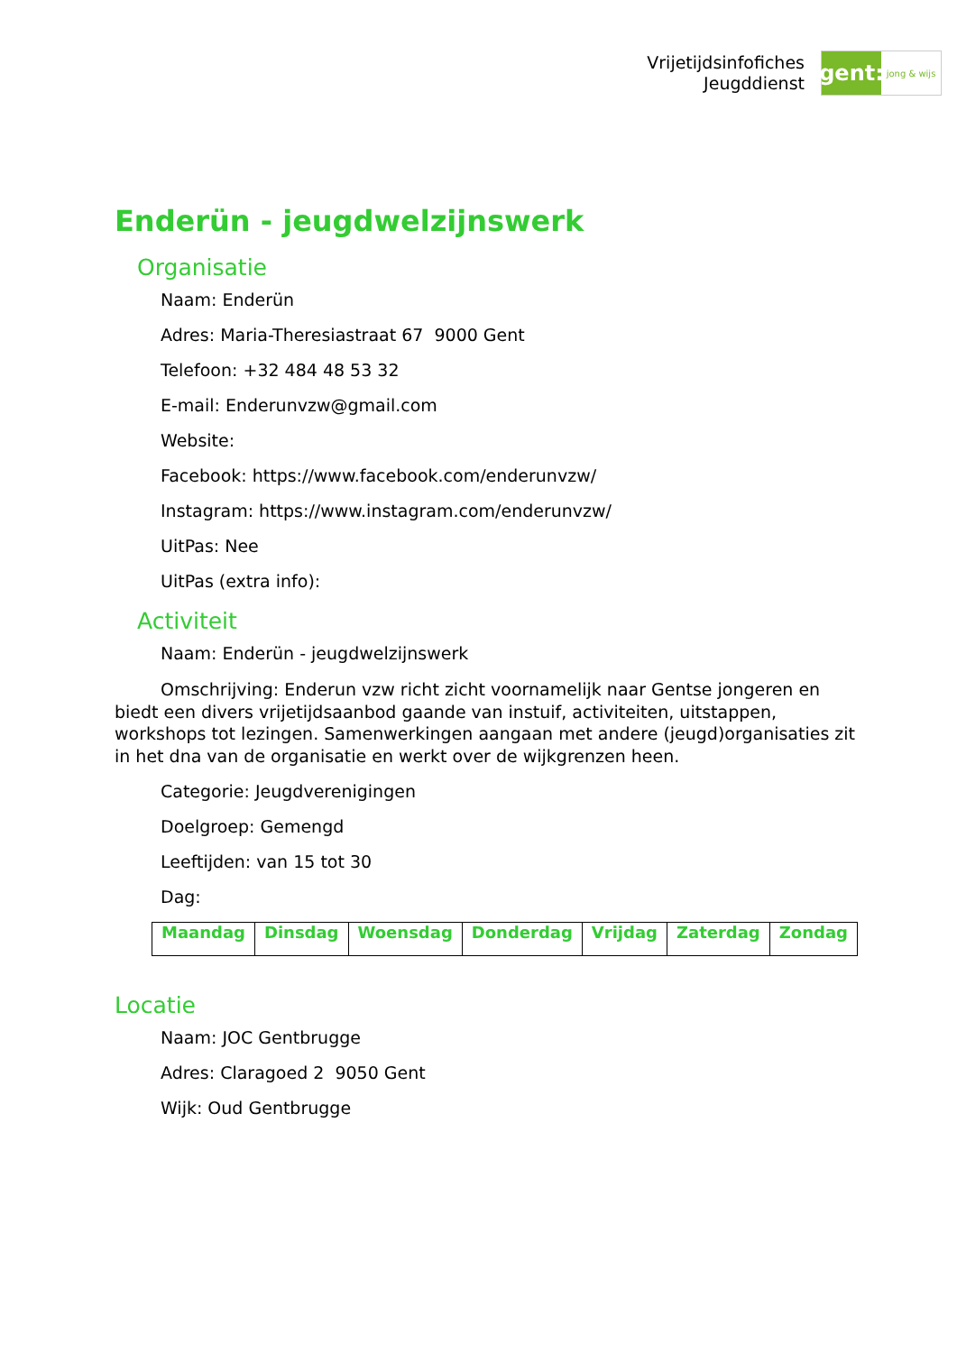Vrijetijdsinfofiches
Jeugddienst
gent:
jong & wijs
Enderün - jeugdwelzijnswerk
Organisatie
Naam: Enderün
Adres: Maria-Theresiastraat 67 9000 Gent
Telefoon: +32 484 48 53 32
E-mail: Enderunvzw@gmail.com
Website:
Facebook: https://www.facebook.com/enderunvzw/
Instagram: https://www.instagram.com/enderunvzw/
UitPas: Nee
UitPas (extra info):
Activiteit
Naam: Enderün - jeugdwelzijnswerk
Omschrijving: Enderun vzw richt zicht voornamelijk naar Gentse jongeren en biedt een divers vrijetijdsaanbod gaande van instuif, activiteiten, uitstappen, workshops tot lezingen. Samenwerkingen aangaan met andere (jeugd)organisaties zit in het dna van de organisatie en werkt over de wijkgrenzen heen.
Categorie: Jeugdverenigingen
Doelgroep: Gemengd
Leeftijden: van 15 tot 30
Dag:
| Maandag | Dinsdag | Woensdag | Donderdag | Vrijdag | Zaterdag | Zondag |
Locatie
Naam: JOC Gentbrugge
Adres: Claragoed 2 9050 Gent
Wijk: Oud Gentbrugge